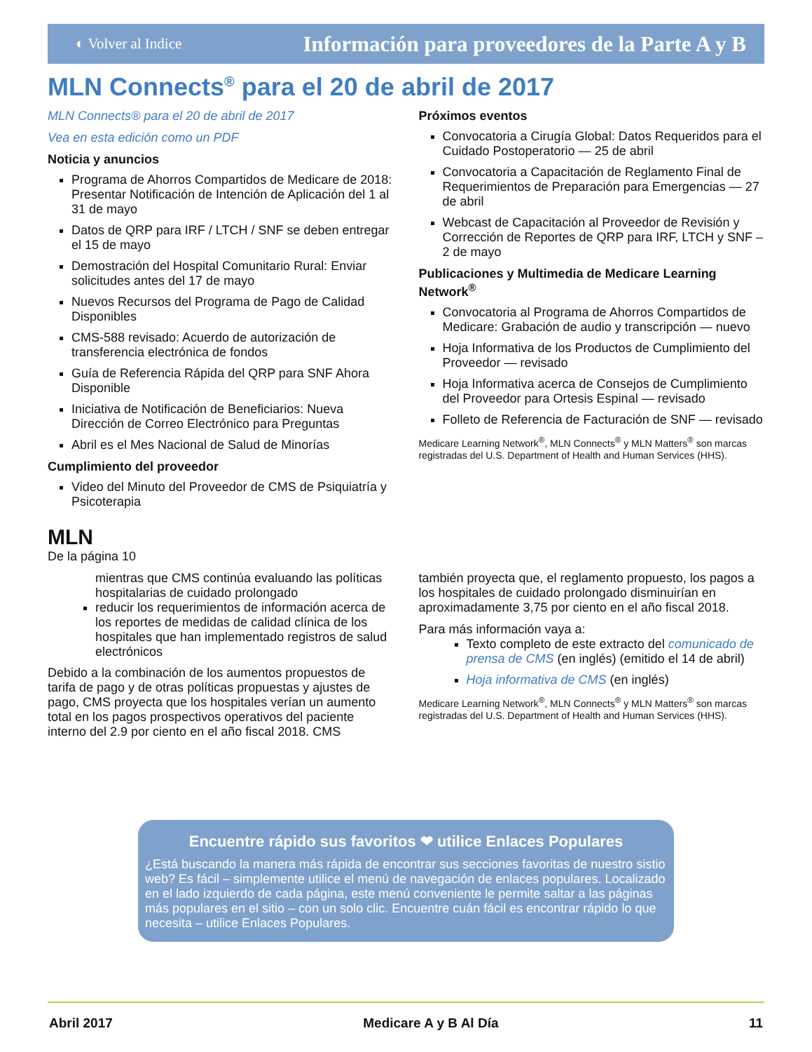◐ Volver al Indice Información para proveedores de la Parte A y B
MLN Connects<sup>®</sup> para el 20 de abril de 2017
MLN Connects® para el 20 de abril de 2017
Vea en esta edición como un PDF
Noticia y anuncios
Programa de Ahorros Compartidos de Medicare de 2018: Presentar Notificación de Intención de Aplicación del 1 al 31 de mayo
Datos de QRP para IRF / LTCH / SNF se deben entregar el 15 de mayo
Demostración del Hospital Comunitario Rural: Enviar solicitudes antes del 17 de mayo
Nuevos Recursos del Programa de Pago de Calidad Disponibles
CMS-588 revisado: Acuerdo de autorización de transferencia electrónica de fondos
Guía de Referencia Rápida del QRP para SNF Ahora Disponible
Iniciativa de Notificación de Beneficiarios: Nueva Dirección de Correo Electrónico para Preguntas
Abril es el Mes Nacional de Salud de Minorías
Cumplimiento del proveedor
Video del Minuto del Proveedor de CMS de Psiquiatría y Psicoterapia
Próximos eventos
Convocatoria a Cirugía Global: Datos Requeridos para el Cuidado Postoperatorio — 25 de abril
Convocatoria a Capacitación de Reglamento Final de Requerimientos de Preparación para Emergencias — 27 de abril
Webcast de Capacitación al Proveedor de Revisión y Corrección de Reportes de QRP para IRF, LTCH y SNF – 2 de mayo
Publicaciones y Multimedia de Medicare Learning Network<sup>®</sup>
Convocatoria al Programa de Ahorros Compartidos de Medicare: Grabación de audio y transcripción — nuevo
Hoja Informativa de los Productos de Cumplimiento del Proveedor — revisado
Hoja Informativa acerca de Consejos de Cumplimiento del Proveedor para Ortesis Espinal — revisado
Folleto de Referencia de Facturación de SNF — revisado
Medicare Learning Network<sup>®</sup>, MLN Connects<sup>®</sup> y MLN Matters<sup>®</sup> son marcas registradas del U.S. Department of Health and Human Services (HHS).
MLN
De la página 10
mientras que CMS continúa evaluando las políticas hospitalarias de cuidado prolongado
reducir los requerimientos de información acerca de los reportes de medidas de calidad clínica de los hospitales que han implementado registros de salud electrónicos
Debido a la combinación de los aumentos propuestos de tarifa de pago y de otras políticas propuestas y ajustes de pago, CMS proyecta que los hospitales verían un aumento total en los pagos prospectivos operativos del paciente interno del 2.9 por ciento en el año fiscal 2018. CMS
también proyecta que, el reglamento propuesto, los pagos a los hospitales de cuidado prolongado disminuirían en aproximadamente 3,75 por ciento en el año fiscal 2018.
Para más información vaya a:
Texto completo de este extracto del comunicado de prensa de CMS (en inglés) (emitido el 14 de abril)
Hoja informativa de CMS (en inglés)
Medicare Learning Network<sup>®</sup>, MLN Connects<sup>®</sup> y MLN Matters<sup>®</sup> son marcas registradas del U.S. Department of Health and Human Services (HHS).
Encuentre rápido sus favoritos ❤ utilice Enlaces Populares
¿Está buscando la manera más rápida de encontrar sus secciones favoritas de nuestro sistio web? Es fácil – simplemente utilice el menú de navegación de enlaces populares. Localizado en el lado izquierdo de cada página, este menú conveniente le permite saltar a las páginas más populares en el sitio – con un solo clic. Encuentre cuán fácil es encontrar rápido lo que necesita – utilice Enlaces Populares.
Abril 2017 Medicare A y B Al Día 11